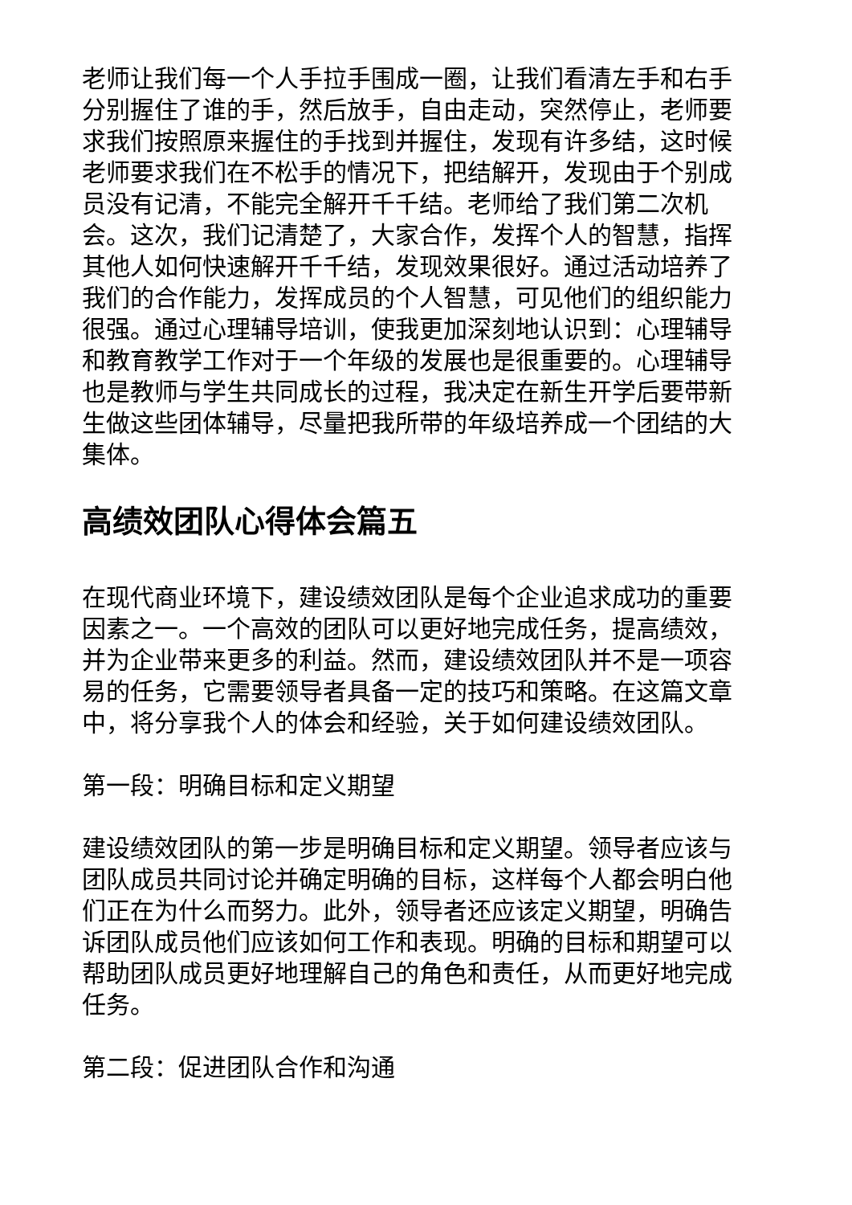老师让我们每一个人手拉手围成一圈，让我们看清左手和右手分别握住了谁的手，然后放手，自由走动，突然停止，老师要求我们按照原来握住的手找到并握住，发现有许多结，这时候老师要求我们在不松手的情况下，把结解开，发现由于个别成员没有记清，不能完全解开千千结。老师给了我们第二次机会。这次，我们记清楚了，大家合作，发挥个人的智慧，指挥其他人如何快速解开千千结，发现效果很好。通过活动培养了我们的合作能力，发挥成员的个人智慧，可见他们的组织能力很强。通过心理辅导培训，使我更加深刻地认识到：心理辅导和教育教学工作对于一个年级的发展也是很重要的。心理辅导也是教师与学生共同成长的过程，我决定在新生开学后要带新生做这些团体辅导，尽量把我所带的年级培养成一个团结的大集体。
高绩效团队心得体会篇五
在现代商业环境下，建设绩效团队是每个企业追求成功的重要因素之一。一个高效的团队可以更好地完成任务，提高绩效，并为企业带来更多的利益。然而，建设绩效团队并不是一项容易的任务，它需要领导者具备一定的技巧和策略。在这篇文章中，将分享我个人的体会和经验，关于如何建设绩效团队。
第一段：明确目标和定义期望
建设绩效团队的第一步是明确目标和定义期望。领导者应该与团队成员共同讨论并确定明确的目标，这样每个人都会明白他们正在为什么而努力。此外，领导者还应该定义期望，明确告诉团队成员他们应该如何工作和表现。明确的目标和期望可以帮助团队成员更好地理解自己的角色和责任，从而更好地完成任务。
第二段：促进团队合作和沟通